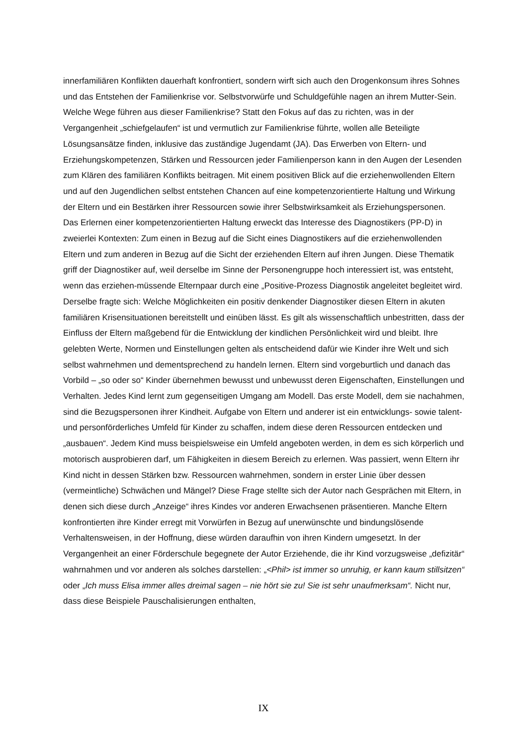innerfamiliären Konflikten dauerhaft konfrontiert, sondern wirft sich auch den Drogenkonsum ihres Sohnes und das Entstehen der Familienkrise vor. Selbstvorwürfe und Schuldgefühle nagen an ihrem Mutter-Sein.
Welche Wege führen aus dieser Familienkrise? Statt den Fokus auf das zu richten, was in der Vergangenheit „schiefgelaufen“ ist und vermutlich zur Familienkrise führte, wollen alle Beteiligte Lösungsansätze finden, inklusive das zuständige Jugendamt (JA). Das Erwerben von Eltern- und Erziehungskompetenzen, Stärken und Ressourcen jeder Familienperson kann in den Augen der Lesenden zum Klären des familiären Konflikts beitragen. Mit einem positiven Blick auf die erziehenwollenden Eltern und auf den Jugendlichen selbst entstehen Chancen auf eine kompetenzorientierte Haltung und Wirkung der Eltern und ein Bestärken ihrer Ressourcen sowie ihrer Selbstwirksamkeit als Erziehungspersonen.
Das Erlernen einer kompetenzorientierten Haltung erweckt das Interesse des Diagnostikers (PP-D) in zweierlei Kontexten: Zum einen in Bezug auf die Sicht eines Diagnostikers auf die erziehenwollenden Eltern und zum anderen in Bezug auf die Sicht der erziehenden Eltern auf ihren Jungen. Diese Thematik griff der Diagnostiker auf, weil derselbe im Sinne der Personengruppe hoch interessiert ist, was entsteht, wenn das erziehen-müssende Elternpaar durch eine „Positive-Prozess Diagnostik angeleitet begleitet wird. Derselbe fragte sich: Welche Möglichkeiten ein positiv denkender Diagnostiker diesen Eltern in akuten familiären Krisensituationen bereitstellt und einüben lässt. Es gilt als wissenschaftlich unbestritten, dass der Einfluss der Eltern maßgebend für die Entwicklung der kindlichen Persönlichkeit wird und bleibt. Ihre gelebten Werte, Normen und Einstellungen gelten als entscheidend dafür wie Kinder ihre Welt und sich selbst wahrnehmen und dementsprechend zu handeln lernen. Eltern sind vorgeburtlich und danach das Vorbild – „so oder so“ Kinder übernehmen bewusst und unbewusst deren Eigenschaften, Einstellungen und Verhalten. Jedes Kind lernt zum gegenseitigen Umgang am Modell. Das erste Modell, dem sie nachahmen, sind die Bezugspersonen ihrer Kindheit. Aufgabe von Eltern und anderer ist ein entwicklungs- sowie talent- und personförderliches Umfeld für Kinder zu schaffen, indem diese deren Ressourcen entdecken und „ausbauen“. Jedem Kind muss beispielsweise ein Umfeld angeboten werden, in dem es sich körperlich und motorisch ausprobieren darf, um Fähigkeiten in diesem Bereich zu erlernen. Was passiert, wenn Eltern ihr Kind nicht in dessen Stärken bzw. Ressourcen wahrnehmen, sondern in erster Linie über dessen (vermeintliche) Schwächen und Mängel? Diese Frage stellte sich der Autor nach Gesprächen mit Eltern, in denen sich diese durch „Anzeige“ ihres Kindes vor anderen Erwachsenen präsentieren. Manche Eltern konfrontierten ihre Kinder erregt mit Vorwürfen in Bezug auf unerwünschte und bindungslösende Verhaltensweisen, in der Hoffnung, diese würden daraufhin von ihren Kindern umgesetzt. In der Vergangenheit an einer Förderschule begegnete der Autor Erziehende, die ihr Kind vorzugsweise „defizitär“ wahrnahmen und vor anderen als solches darstellen: „<Phil> ist immer so unruhig, er kann kaum stillsitzen“ oder „Ich muss Elisa immer alles dreimal sagen – nie hört sie zu! Sie ist sehr unaufmerksam“. Nicht nur, dass diese Beispiele Pauschalisierungen enthalten,
IX